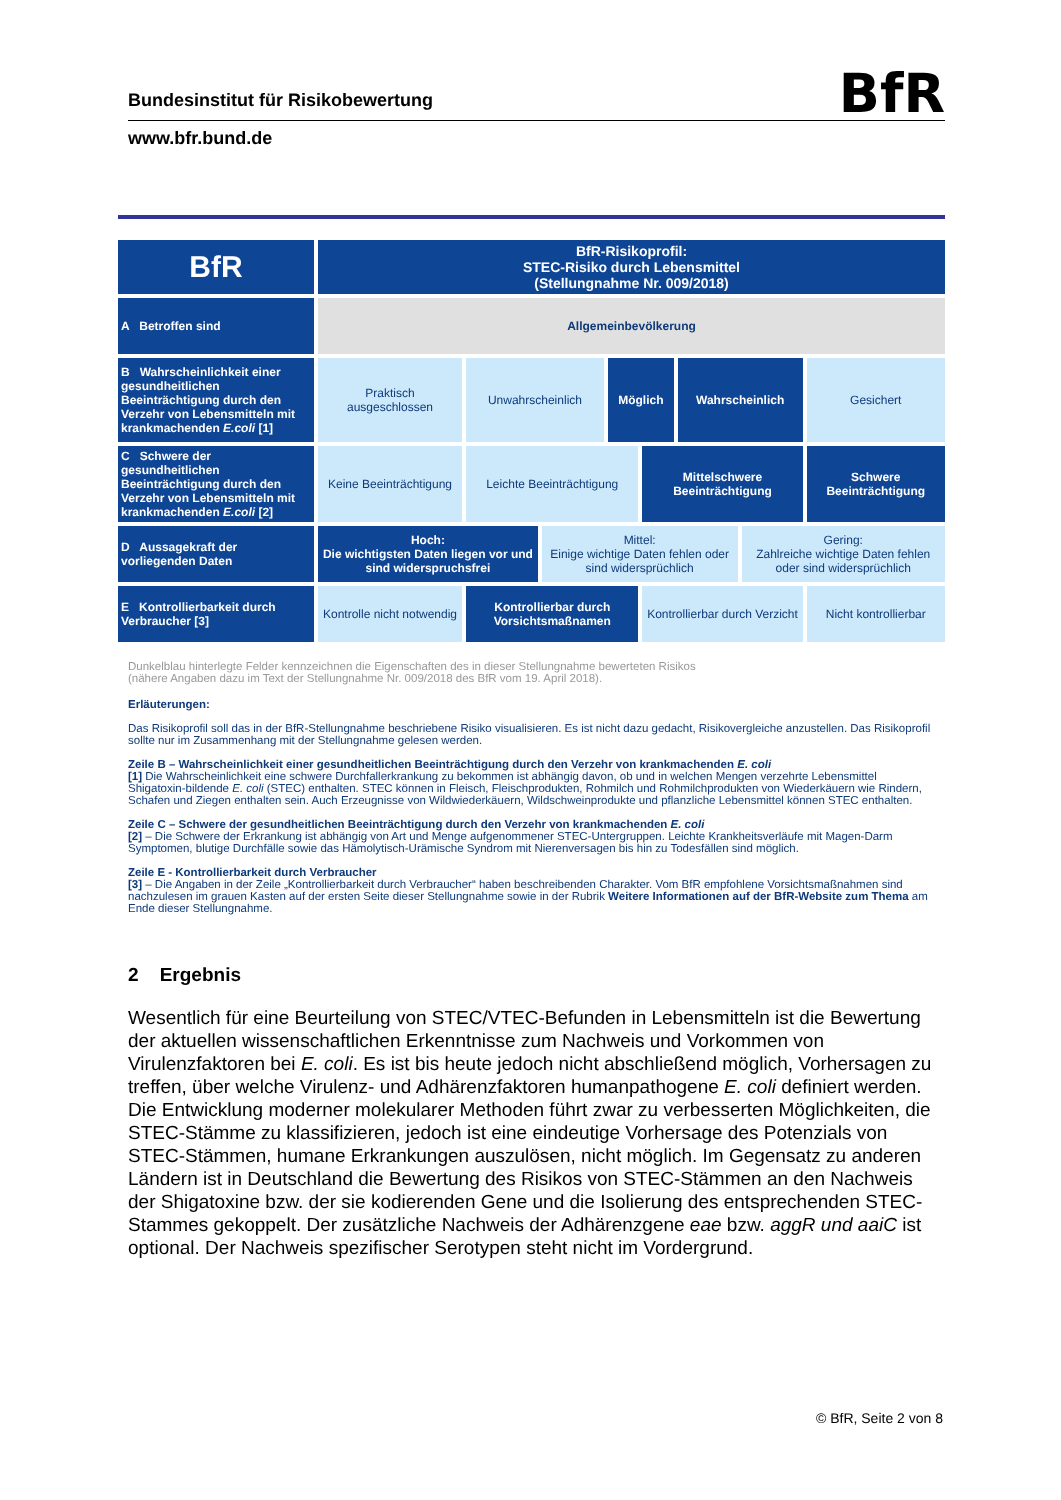Bundesinstitut für Risikobewertung
BfR
www.bfr.bund.de
| BfR | BfR-Risikoprofil: STEC-Risiko durch Lebensmittel (Stellungnahme Nr. 009/2018) | | | | | | | |
| A Betroffen sind | Allgemeinbevölkerung | | | | | | | |
| B Wahrscheinlichkeit einer gesundheitlichen Beeinträchtigung durch den Verzehr von Lebensmitteln mit krankmachenden E.coli [1] | Praktisch ausgeschlossen | Unwahrscheinlich | | Möglich | | Wahrscheinlich | | Gesichert |
| C Schwere der gesundheitlichen Beeinträchtigung durch den Verzehr von Lebensmitteln mit krankmachenden E.coli [2] | Keine Beeinträchtigung | Leichte Beeinträchtigung | | | Mittelschwere Beeinträchtigung | | | Schwere Beeinträchtigung |
| D Aussagekraft der vorliegenden Daten | Hoch: Die wichtigsten Daten liegen vor und sind widerspruchsfrei | | Mittel: Einige wichtige Daten fehlen oder sind widersprüchlich | | | | Gering: Zahlreiche wichtige Daten fehlen oder sind widersprüchlich | |
| E Kontrollierbarkeit durch Verbraucher [3] | Kontrolle nicht notwendig | Kontrollierbar durch Vorsichtsmaßnamen | | | Kontrollierbar durch Verzicht | | | Nicht kontrollierbar |
Dunkelblau hinterlegte Felder kennzeichnen die Eigenschaften des in dieser Stellungnahme bewerteten Risikos
(nähere Angaben dazu im Text der Stellungnahme Nr. 009/2018 des BfR vom 19. April 2018).
Erläuterungen:
Das Risikoprofil soll das in der BfR-Stellungnahme beschriebene Risiko visualisieren. Es ist nicht dazu gedacht, Risikovergleiche anzustellen. Das Risikoprofil sollte nur im Zusammenhang mit der Stellungnahme gelesen werden.
Zeile B – Wahrscheinlichkeit einer gesundheitlichen Beeinträchtigung durch den Verzehr von krankmachenden E. coli
[1] Die Wahrscheinlichkeit eine schwere Durchfallerkrankung zu bekommen ist abhängig davon, ob und in welchen Mengen verzehrte Lebensmittel Shigatoxin-bildende E. coli (STEC) enthalten. STEC können in Fleisch, Fleischprodukten, Rohmilch und Rohmilchprodukten von Wiederkäuern wie Rindern, Schafen und Ziegen enthalten sein. Auch Erzeugnisse von Wildwiederkäuern, Wildschweinprodukte und pflanzliche Lebensmittel können STEC enthalten.
Zeile C – Schwere der gesundheitlichen Beeinträchtigung durch den Verzehr von krankmachenden E. coli
[2] – Die Schwere der Erkrankung ist abhängig von Art und Menge aufgenommener STEC-Untergruppen. Leichte Krankheitsverläufe mit Magen-Darm Symptomen, blutige Durchfälle sowie das Hämolytisch-Urämische Syndrom mit Nierenversagen bis hin zu Todesfällen sind möglich.
Zeile E - Kontrollierbarkeit durch Verbraucher
[3] – Die Angaben in der Zeile „Kontrollierbarkeit durch Verbraucher“ haben beschreibenden Charakter. Vom BfR empfohlene Vorsichtsmaßnahmen sind nachzulesen im grauen Kasten auf der ersten Seite dieser Stellungnahme sowie in der Rubrik Weitere Informationen auf der BfR-Website zum Thema am Ende dieser Stellungnahme.
2 Ergebnis
Wesentlich für eine Beurteilung von STEC/VTEC-Befunden in Lebensmitteln ist die Bewertung der aktuellen wissenschaftlichen Erkenntnisse zum Nachweis und Vorkommen von Virulenzfaktoren bei E. coli. Es ist bis heute jedoch nicht abschließend möglich, Vorhersagen zu treffen, über welche Virulenz- und Adhärenzfaktoren humanpathogene E. coli definiert werden. Die Entwicklung moderner molekularer Methoden führt zwar zu verbesserten Möglichkeiten, die STEC-Stämme zu klassifizieren, jedoch ist eine eindeutige Vorhersage des Potenzials von STEC-Stämmen, humane Erkrankungen auszulösen, nicht möglich. Im Gegensatz zu anderen Ländern ist in Deutschland die Bewertung des Risikos von STEC-Stämmen an den Nachweis der Shigatoxine bzw. der sie kodierenden Gene und die Isolierung des entsprechenden STEC-Stammes gekoppelt. Der zusätzliche Nachweis der Adhärenzgene eae bzw. aggR und aaiC ist optional. Der Nachweis spezifischer Serotypen steht nicht im Vordergrund.
© BfR, Seite 2 von 8